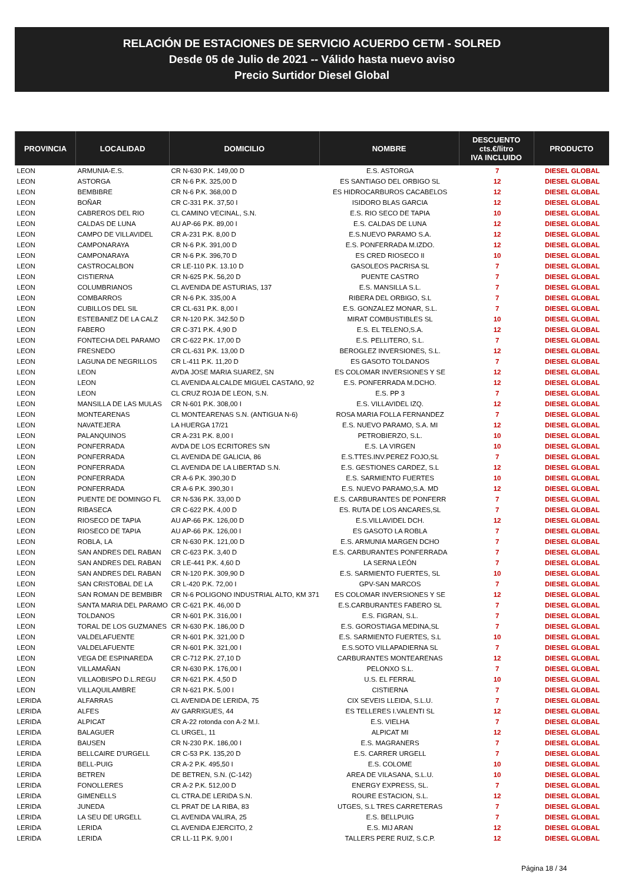RELACIÓN DE ESTACIONES DE SERVICIO ACUERDO CETM - SOLRED
Desde 05 de Julio de 2021 -- Válido hasta nuevo aviso
Precio Surtidor Diesel Global
| PROVINCIA | LOCALIDAD | DOMICILIO | NOMBRE | DESCUENTO cts.€/litro IVA INCLUIDO | PRODUCTO |
| --- | --- | --- | --- | --- | --- |
| LEON | ARMUNIA-E.S. | CR N-630 P.K. 149,00 D | E.S. ASTORGA | 7 | DIESEL GLOBAL |
| LEON | ASTORGA | CR N-6 P.K. 325,00 D | ES SANTIAGO DEL ORBIGO SL | 12 | DIESEL GLOBAL |
| LEON | BEMBIBRE | CR N-6 P.K. 368,00 D | ES HIDROCARBUROS CACABELOS | 12 | DIESEL GLOBAL |
| LEON | BOÑAR | CR C-331 P.K. 37,50 I | ISIDORO BLAS GARCIA | 12 | DIESEL GLOBAL |
| LEON | CABREROS DEL RIO | CL CAMINO VECINAL, S.N. | E.S. RIO SECO DE TAPIA | 10 | DIESEL GLOBAL |
| LEON | CALDAS DE LUNA | AU AP-66 P.K. 89,00 I | E.S. CALDAS DE LUNA | 12 | DIESEL GLOBAL |
| LEON | CAMPO DE VILLAVIDEL | CR A-231 P.K. 8,00 D | E.S.NUEVO PARAMO S.A. | 12 | DIESEL GLOBAL |
| LEON | CAMPONARAYA | CR N-6 P.K. 391,00 D | E.S. PONFERRADA M.IZDO. | 12 | DIESEL GLOBAL |
| LEON | CAMPONARAYA | CR N-6 P.K. 396,70 D | ES CRED RIOSECO II | 10 | DIESEL GLOBAL |
| LEON | CASTROCALBON | CR LE-110 P.K. 13.10 D | GASOLEOS PACRISA SL | 7 | DIESEL GLOBAL |
| LEON | CISTIERNA | CR N-625 P.K. 56,20 D | PUENTE CASTRO | 7 | DIESEL GLOBAL |
| LEON | COLUMBRIANOS | CL AVENIDA DE ASTURIAS, 137 | E.S. MANSILLA S.L. | 7 | DIESEL GLOBAL |
| LEON | COMBARROS | CR N-6 P.K. 335,00 A | RIBERA DEL ORBIGO, S.L | 7 | DIESEL GLOBAL |
| LEON | CUBILLOS DEL SIL | CR CL-631 P.K. 8,00 I | E.S. GONZALEZ MONAR, S.L. | 7 | DIESEL GLOBAL |
| LEON | ESTEBANEZ DE LA CALZ | CR N-120 P.K. 342.50 D | MIRAT COMBUSTIBLES SL | 10 | DIESEL GLOBAL |
| LEON | FABERO | CR C-371 P.K. 4,90 D | E.S. EL TELENO,S.A. | 12 | DIESEL GLOBAL |
| LEON | FONTECHA DEL PARAMO | CR C-622 P.K. 17,00 D | E.S. PELLITERO, S.L. | 7 | DIESEL GLOBAL |
| LEON | FRESNEDO | CR CL-631 P.K. 13,00 D | BEROGLEZ INVERSIONES, S.L. | 12 | DIESEL GLOBAL |
| LEON | LAGUNA DE NEGRILLOS | CR L-411 P.K. 11,20 D | ES GASOTO TOLDANOS | 7 | DIESEL GLOBAL |
| LEON | LEON | AVDA JOSE MARIA SUAREZ, SN | ES COLOMAR INVERSIONES Y SE | 12 | DIESEL GLOBAL |
| LEON | LEON | CL AVENIDA ALCALDE MIGUEL CASTAñO, 92 | E.S. PONFERRADA M.DCHO. | 12 | DIESEL GLOBAL |
| LEON | LEON | CL CRUZ ROJA DE LEON, S.N. | E.S. PP 3 | 7 | DIESEL GLOBAL |
| LEON | MANSILLA DE LAS MULAS | CR N-601 P.K. 308,00 I | E.S. VILLAVIDEL IZQ. | 12 | DIESEL GLOBAL |
| LEON | MONTEARENAS | CL MONTEARENAS S.N. (ANTIGUA N-6) | ROSA MARIA FOLLA FERNANDEZ | 7 | DIESEL GLOBAL |
| LEON | NAVATEJERA | LA HUERGA 17/21 | E.S. NUEVO PARAMO, S.A. MI | 12 | DIESEL GLOBAL |
| LEON | PALANQUINOS | CR A-231 P.K. 8,00 I | PETROBIERZO, S.L. | 10 | DIESEL GLOBAL |
| LEON | PONFERRADA | AVDA DE LOS ECRITORES S/N | E.S. LA VIRGEN | 10 | DIESEL GLOBAL |
| LEON | PONFERRADA | CL AVENIDA DE GALICIA, 86 | E.S.TTES.INV.PEREZ FOJO,SL | 7 | DIESEL GLOBAL |
| LEON | PONFERRADA | CL AVENIDA DE LA LIBERTAD S.N. | E.S. GESTIONES CARDEZ, S.L | 12 | DIESEL GLOBAL |
| LEON | PONFERRADA | CR A-6 P.K. 390,30 D | E.S. SARMIENTO FUERTES | 10 | DIESEL GLOBAL |
| LEON | PONFERRADA | CR A-6 P.K. 390,30 I | E.S. NUEVO PARAMO,S.A. MD | 12 | DIESEL GLOBAL |
| LEON | PUENTE DE DOMINGO FL | CR N-536 P.K. 33,00 D | E.S. CARBURANTES DE PONFERR | 7 | DIESEL GLOBAL |
| LEON | RIBASECA | CR C-622 P.K. 4,00 D | ES. RUTA DE LOS ANCARES,SL | 7 | DIESEL GLOBAL |
| LEON | RIOSECO DE TAPIA | AU AP-66 P.K. 126,00 D | E.S.VILLAVIDEL DCH. | 12 | DIESEL GLOBAL |
| LEON | RIOSECO DE TAPIA | AU AP-66 P.K. 126,00 I | ES GASOTO LA ROBLA | 7 | DIESEL GLOBAL |
| LEON | ROBLA, LA | CR N-630 P.K. 121,00 D | E.S. ARMUNIA MARGEN DCHO | 7 | DIESEL GLOBAL |
| LEON | SAN ANDRES DEL RABAN | CR C-623 P.K. 3,40 D | E.S. CARBURANTES PONFERRADA | 7 | DIESEL GLOBAL |
| LEON | SAN ANDRES DEL RABAN | CR LE-441 P.K. 4,60 D | LA SERNA LEÓN | 7 | DIESEL GLOBAL |
| LEON | SAN ANDRES DEL RABAN | CR N-120 P.K. 309,90 D | E.S. SARMIENTO FUERTES, SL | 10 | DIESEL GLOBAL |
| LEON | SAN CRISTOBAL DE LA | CR L-420 P.K. 72,00 I | GPV-SAN MARCOS | 7 | DIESEL GLOBAL |
| LEON | SAN ROMAN DE BEMBIBR | CR N-6 POLIGONO INDUSTRIAL ALTO, KM 371 | ES COLOMAR INVERSIONES Y SE | 12 | DIESEL GLOBAL |
| LEON | SANTA MARIA DEL PARAMO | CR C-621 P.K. 46,00 D | E.S.CARBURANTES FABERO SL | 7 | DIESEL GLOBAL |
| LEON | TOLDANOS | CR N-601 P.K. 316,00 I | E.S. FIGRAN, S.L. | 7 | DIESEL GLOBAL |
| LEON | TORAL DE LOS GUZMANES | CR N-630 P.K. 186,00 D | E.S. GOROSTIAGA MEDINA,SL | 7 | DIESEL GLOBAL |
| LEON | VALDELAFUENTE | CR N-601 P.K. 321,00 D | E.S. SARMIENTO FUERTES, S.L | 10 | DIESEL GLOBAL |
| LEON | VALDELAFUENTE | CR N-601 P.K. 321,00 I | E.S.SOTO VILLAPADIERNA SL | 7 | DIESEL GLOBAL |
| LEON | VEGA DE ESPINAREDA | CR C-712 P.K. 27,10 D | CARBURANTES MONTEARENAS | 12 | DIESEL GLOBAL |
| LEON | VILLAMAÑAN | CR N-630 P.K. 176,00 I | PELONXO S.L. | 7 | DIESEL GLOBAL |
| LEON | VILLAOBISPO D.L.REGU | CR N-621 P.K. 4,50 D | U.S. EL FERRAL | 10 | DIESEL GLOBAL |
| LEON | VILLAQUILAMBRE | CR N-621 P.K. 5,00 I | CISTIERNA | 7 | DIESEL GLOBAL |
| LERIDA | ALFARRAS | CL AVENIDA DE LERIDA, 75 | CIX SEVEIS LLEIDA, S.L.U. | 7 | DIESEL GLOBAL |
| LERIDA | ALFES | AV GARRIGUES, 44 | ES TELLERES I.VALENTI SL | 12 | DIESEL GLOBAL |
| LERIDA | ALPICAT | CR A-22 rotonda con A-2 M.I. | E.S. VIELHA | 7 | DIESEL GLOBAL |
| LERIDA | BALAGUER | CL URGEL, 11 | ALPICAT MI | 12 | DIESEL GLOBAL |
| LERIDA | BAUSEN | CR N-230 P.K. 186,00 I | E.S. MAGRANERS | 7 | DIESEL GLOBAL |
| LERIDA | BELLCAIRE D'URGELL | CR C-53 P.K. 135,20 D | E.S. CARRER URGELL | 7 | DIESEL GLOBAL |
| LERIDA | BELL-PUIG | CR A-2 P.K. 495,50 I | E.S. COLOME | 10 | DIESEL GLOBAL |
| LERIDA | BETREN | DE BETREN, S.N. (C-142) | AREA DE VILASANA, S.L.U. | 10 | DIESEL GLOBAL |
| LERIDA | FONOLLERES | CR A-2 P.K. 512,00 D | ENERGY EXPRESS, SL. | 7 | DIESEL GLOBAL |
| LERIDA | GIMENELLS | CL CTRA.DE LERIDA S.N. | ROURE ESTACION, S.L. | 12 | DIESEL GLOBAL |
| LERIDA | JUNEDA | CL PRAT DE LA RIBA, 83 | UTGES, S.L TRES CARRETERAS | 7 | DIESEL GLOBAL |
| LERIDA | LA SEU DE URGELL | CL AVENIDA VALIRA, 25 | E.S. BELLPUIG | 7 | DIESEL GLOBAL |
| LERIDA | LERIDA | CL AVENIDA EJERCITO, 2 | E.S. MIJ ARAN | 12 | DIESEL GLOBAL |
| LERIDA | LERIDA | CR LL-11 P.K. 9,00 I | TALLERS PERE RUIZ, S.C.P. | 12 | DIESEL GLOBAL |
Página 18 / 34